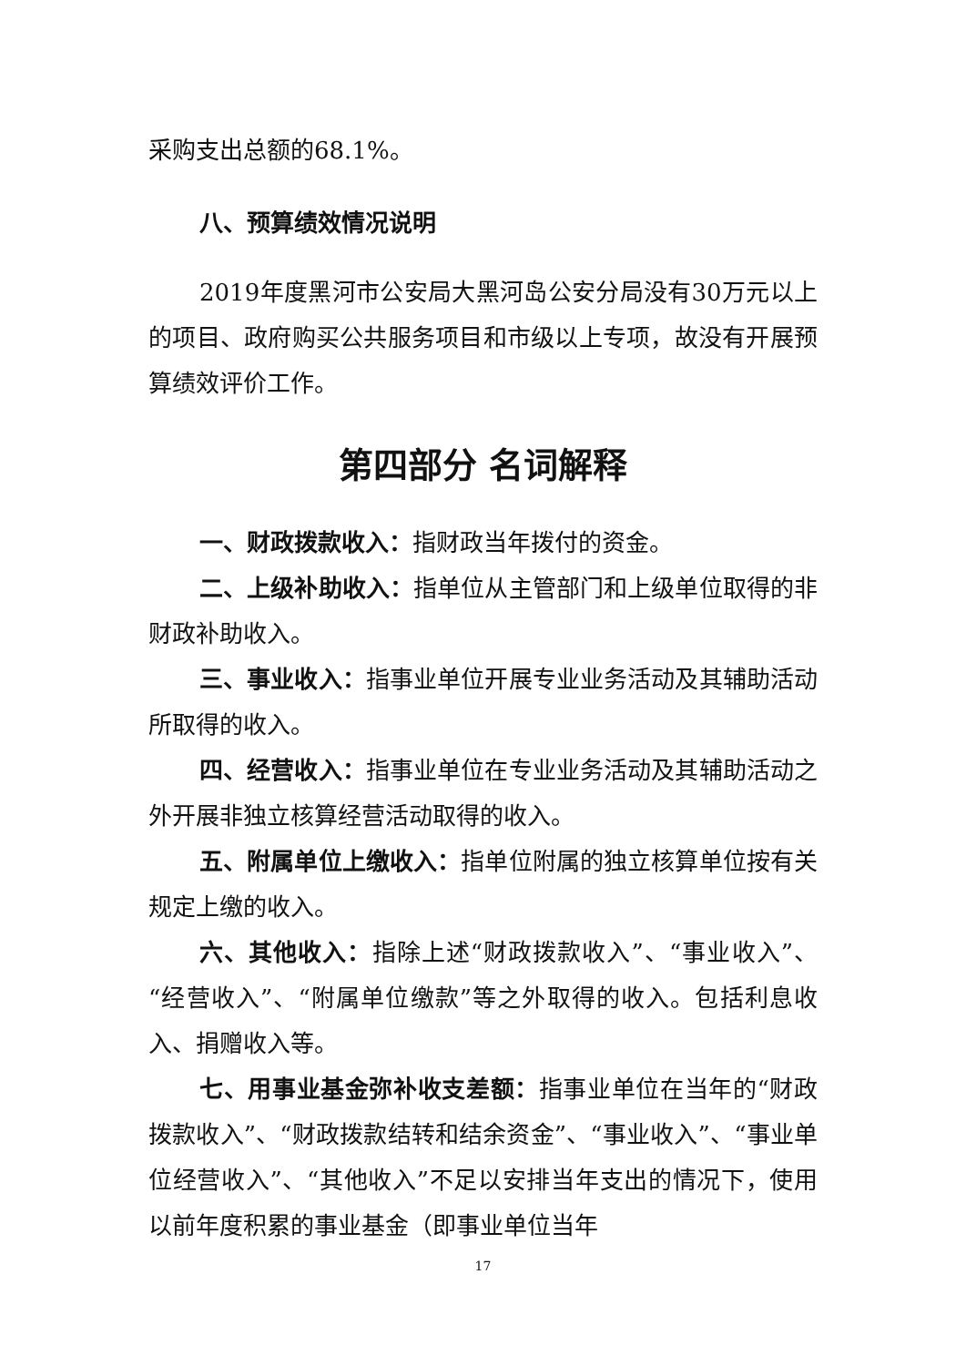采购支出总额的68.1%。
八、预算绩效情况说明
2019年度黑河市公安局大黑河岛公安分局没有30万元以上的项目、政府购买公共服务项目和市级以上专项，故没有开展预算绩效评价工作。
第四部分 名词解释
一、财政拨款收入：指财政当年拨付的资金。
二、上级补助收入：指单位从主管部门和上级单位取得的非财政补助收入。
三、事业收入：指事业单位开展专业业务活动及其辅助活动所取得的收入。
四、经营收入：指事业单位在专业业务活动及其辅助活动之外开展非独立核算经营活动取得的收入。
五、附属单位上缴收入：指单位附属的独立核算单位按有关规定上缴的收入。
六、其他收入：指除上述“财政拨款收入”、“事业收入”、“经营收入”、“附属单位缴款”等之外取得的收入。包括利息收入、捐赠收入等。
七、用事业基金弥补收支差额：指事业单位在当年的“财政拨款收入”、“财政拨款结转和结余资金”、“事业收入”、“事业单位经营收入”、“其他收入”不足以安排当年支出的情况下，使用以前年度积累的事业基金（即事业单位当年
17